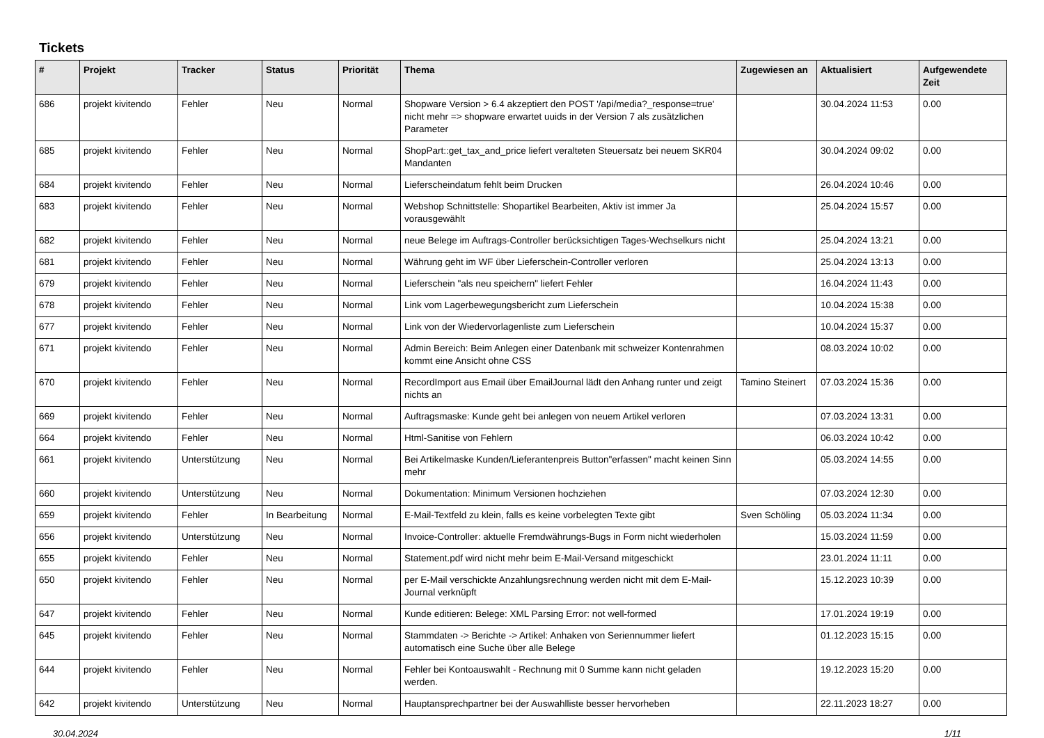Tickets
| # | Projekt | Tracker | Status | Priorität | Thema | Zugewiesen an | Aktualisiert | Aufgewendete Zeit |
| --- | --- | --- | --- | --- | --- | --- | --- | --- |
| 686 | projekt kivitendo | Fehler | Neu | Normal | Shopware Version > 6.4 akzeptiert den POST '/api/media?_response=true' nicht mehr => shopware erwartet uuids in der Version 7 als zusätzlichen Parameter | | 30.04.2024 11:53 | 0.00 |
| 685 | projekt kivitendo | Fehler | Neu | Normal | ShopPart::get_tax_and_price liefert veralteten Steuersatz bei neuem SKR04 Mandanten | | 30.04.2024 09:02 | 0.00 |
| 684 | projekt kivitendo | Fehler | Neu | Normal | Lieferscheindatum fehlt beim Drucken | | 26.04.2024 10:46 | 0.00 |
| 683 | projekt kivitendo | Fehler | Neu | Normal | Webshop Schnittstelle: Shopartikel Bearbeiten, Aktiv ist immer Ja vorausgewählt | | 25.04.2024 15:57 | 0.00 |
| 682 | projekt kivitendo | Fehler | Neu | Normal | neue Belege im Auftrags-Controller berücksichtigen Tages-Wechselkurs nicht | | 25.04.2024 13:21 | 0.00 |
| 681 | projekt kivitendo | Fehler | Neu | Normal | Währung geht im WF über Lieferschein-Controller verloren | | 25.04.2024 13:13 | 0.00 |
| 679 | projekt kivitendo | Fehler | Neu | Normal | Lieferschein "als neu speichern" liefert Fehler | | 16.04.2024 11:43 | 0.00 |
| 678 | projekt kivitendo | Fehler | Neu | Normal | Link vom Lagerbewegungsbericht zum Lieferschein | | 10.04.2024 15:38 | 0.00 |
| 677 | projekt kivitendo | Fehler | Neu | Normal | Link von der Wiedervorlagenliste zum Lieferschein | | 10.04.2024 15:37 | 0.00 |
| 671 | projekt kivitendo | Fehler | Neu | Normal | Admin Bereich: Beim Anlegen einer Datenbank mit schweizer Kontenrahmen kommt eine Ansicht ohne CSS | | 08.03.2024 10:02 | 0.00 |
| 670 | projekt kivitendo | Fehler | Neu | Normal | RecordImport aus Email über EmailJournal lädt den Anhang runter und zeigt nichts an | Tamino Steinert | 07.03.2024 15:36 | 0.00 |
| 669 | projekt kivitendo | Fehler | Neu | Normal | Auftragsmaske: Kunde geht bei anlegen von neuem Artikel verloren | | 07.03.2024 13:31 | 0.00 |
| 664 | projekt kivitendo | Fehler | Neu | Normal | Html-Sanitise von Fehlern | | 06.03.2024 10:42 | 0.00 |
| 661 | projekt kivitendo | Unterstützung | Neu | Normal | Bei Artikelmaske Kunden/Lieferantenpreis Button"erfassen" macht keinen Sinn mehr | | 05.03.2024 14:55 | 0.00 |
| 660 | projekt kivitendo | Unterstützung | Neu | Normal | Dokumentation: Minimum Versionen hochziehen | | 07.03.2024 12:30 | 0.00 |
| 659 | projekt kivitendo | Fehler | In Bearbeitung | Normal | E-Mail-Textfeld zu klein, falls es keine vorbelegten Texte gibt | Sven Schöling | 05.03.2024 11:34 | 0.00 |
| 656 | projekt kivitendo | Unterstützung | Neu | Normal | Invoice-Controller: aktuelle Fremdwährungs-Bugs in Form nicht wiederholen | | 15.03.2024 11:59 | 0.00 |
| 655 | projekt kivitendo | Fehler | Neu | Normal | Statement.pdf wird nicht mehr beim E-Mail-Versand mitgeschickt | | 23.01.2024 11:11 | 0.00 |
| 650 | projekt kivitendo | Fehler | Neu | Normal | per E-Mail verschickte Anzahlungsrechnung werden nicht mit dem E-Mail-Journal verknüpft | | 15.12.2023 10:39 | 0.00 |
| 647 | projekt kivitendo | Fehler | Neu | Normal | Kunde editieren: Belege: XML Parsing Error: not well-formed | | 17.01.2024 19:19 | 0.00 |
| 645 | projekt kivitendo | Fehler | Neu | Normal | Stammdaten -> Berichte -> Artikel: Anhaken von Seriennummer liefert automatisch eine Suche über alle Belege | | 01.12.2023 15:15 | 0.00 |
| 644 | projekt kivitendo | Fehler | Neu | Normal | Fehler bei Kontoauswahlt - Rechnung mit 0 Summe kann nicht geladen werden. | | 19.12.2023 15:20 | 0.00 |
| 642 | projekt kivitendo | Unterstützung | Neu | Normal | Hauptansprechpartner bei der Auswahlliste besser hervorheben | | 22.11.2023 18:27 | 0.00 |
30.04.2024 1/11